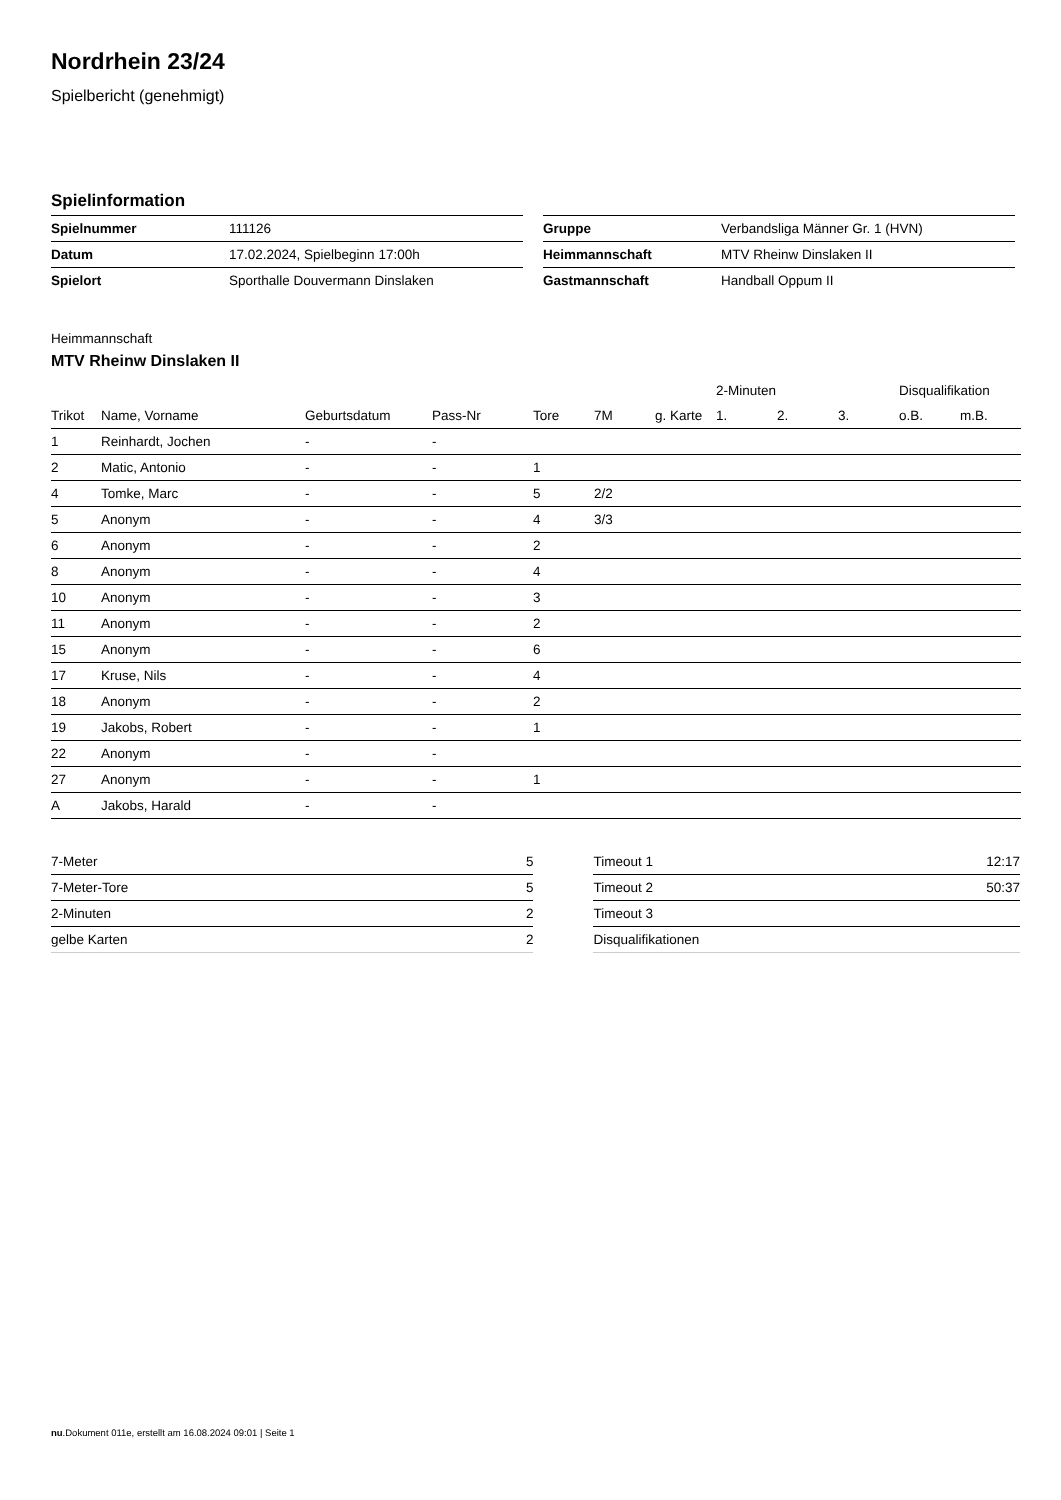Nordrhein 23/24
Spielbericht (genehmigt)
Spielinformation
| Spielnummer | 111126 |
| Datum | 17.02.2024, Spielbeginn 17:00h |
| Spielort | Sporthalle Douvermann Dinslaken |
| Gruppe | Verbandsliga Männer Gr. 1 (HVN) |
| Heimmannschaft | MTV Rheinw Dinslaken II |
| Gastmannschaft | Handball Oppum II |
Heimmannschaft
MTV Rheinw Dinslaken II
| | | | | | | | | 2-Minuten | | | Disqualifikation | |
| --- | --- | --- | --- | --- | --- | --- | --- | --- | --- | --- | --- | --- |
| Trikot | Name, Vorname | Geburtsdatum | Pass-Nr | Tore | 7M | g. Karte | | 1. | 2. | 3. | o.B. | m.B. |
| 1 | Reinhardt, Jochen | - | - | | | | | | | | | |
| 2 | Matic, Antonio | - | - | 1 | | | | | | | | |
| 4 | Tomke, Marc | - | - | 5 | 2/2 | | | | | | | |
| 5 | Anonym | - | - | 4 | 3/3 | | | | | | | |
| 6 | Anonym | - | - | 2 | | | | | | | | |
| 8 | Anonym | - | - | 4 | | | | | | | | |
| 10 | Anonym | - | - | 3 | | | | | | | | |
| 11 | Anonym | - | - | 2 | | | | | | | | |
| 15 | Anonym | - | - | 6 | | | | | | | | |
| 17 | Kruse, Nils | - | - | 4 | | | | | | | | |
| 18 | Anonym | - | - | 2 | | | | | | | | |
| 19 | Jakobs, Robert | - | - | 1 | | | | | | | | |
| 22 | Anonym | - | - | | | | | | | | | |
| 27 | Anonym | - | - | 1 | | | | | | | | |
| A | Jakobs, Harald | - | - | | | | | | | | | |
| 7-Meter | 5 |
| 7-Meter-Tore | 5 |
| 2-Minuten | 2 |
| gelbe Karten | 2 |
| Timeout 1 | 12:17 |
| Timeout 2 | 50:37 |
| Timeout 3 | |
| Disqualifikationen | |
nu.Dokument 011e, erstellt am 16.08.2024 09:01 | Seite 1